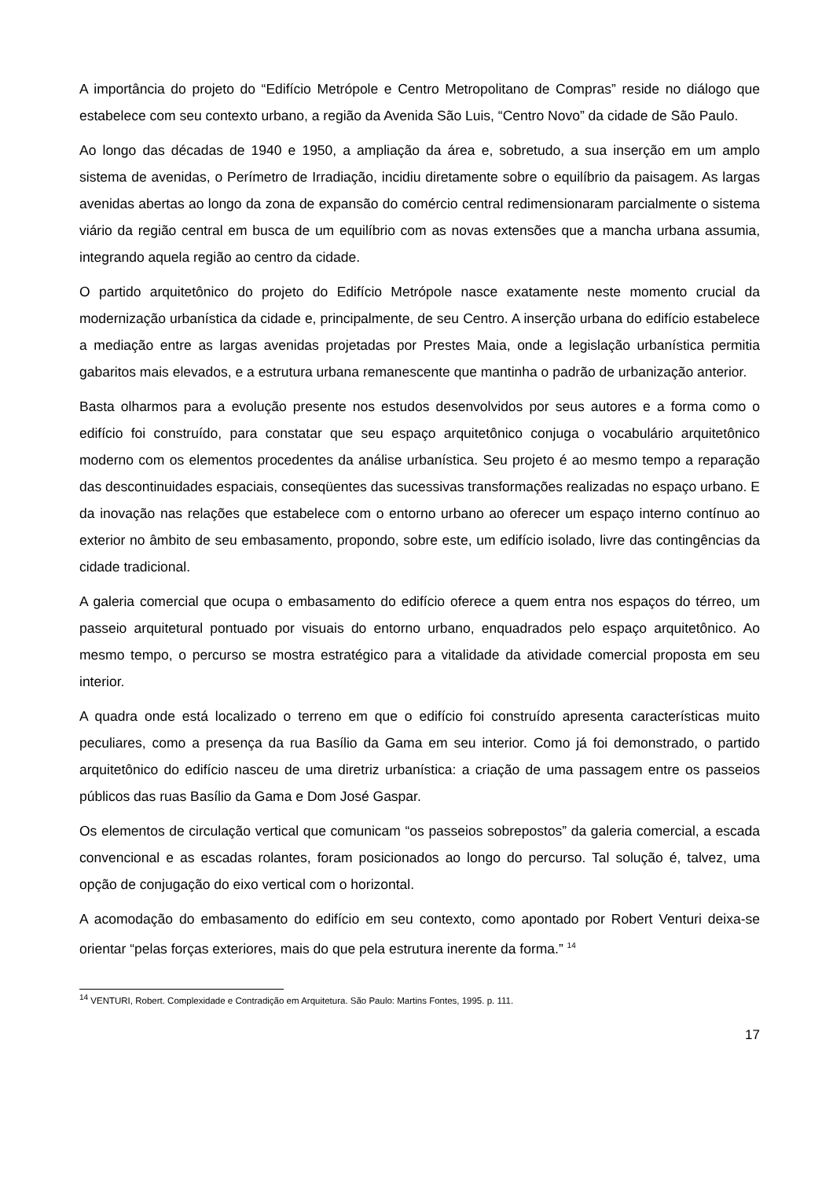A importância do projeto do “Edifício Metrópole e Centro Metropolitano de Compras” reside no diálogo que estabelece com seu contexto urbano, a região da Avenida São Luis, “Centro Novo” da cidade de São Paulo.
Ao longo das décadas de 1940 e 1950, a ampliação da área e, sobretudo, a sua inserção em um amplo sistema de avenidas, o Perímetro de Irradiação, incidiu diretamente sobre o equilíbrio da paisagem. As largas avenidas abertas ao longo da zona de expansão do comércio central redimensionaram parcialmente o sistema viário da região central em busca de um equilíbrio com as novas extensões que a mancha urbana assumia, integrando aquela região ao centro da cidade.
O partido arquitetônico do projeto do Edifício Metrópole nasce exatamente neste momento crucial da modernização urbanística da cidade e, principalmente, de seu Centro. A inserção urbana do edifício estabelece a mediação entre as largas avenidas projetadas por Prestes Maia, onde a legislação urbanística permitia gabaritos mais elevados, e a estrutura urbana remanescente que mantinha o padrão de urbanização anterior.
Basta olharmos para a evolução presente nos estudos desenvolvidos por seus autores e a forma como o edifício foi construído, para constatar que seu espaço arquitetônico conjuga o vocabulário arquitetônico moderno com os elementos procedentes da análise urbanística. Seu projeto é ao mesmo tempo a reparação das descontinuidades espaciais, conseqüentes das sucessivas transformações realizadas no espaço urbano. E da inovação nas relações que estabelece com o entorno urbano ao oferecer um espaço interno contínuo ao exterior no âmbito de seu embasamento, propondo, sobre este, um edifício isolado, livre das contingências da cidade tradicional.
A galeria comercial que ocupa o embasamento do edifício oferece a quem entra nos espaços do térreo, um passeio arquitetural pontuado por visuais do entorno urbano, enquadrados pelo espaço arquitetônico. Ao mesmo tempo, o percurso se mostra estratégico para a vitalidade da atividade comercial proposta em seu interior.
A quadra onde está localizado o terreno em que o edifício foi construído apresenta características muito peculiares, como a presença da rua Basílio da Gama em seu interior. Como já foi demonstrado, o partido arquitetônico do edifício nasceu de uma diretriz urbanística: a criação de uma passagem entre os passeios públicos das ruas Basílio da Gama e Dom José Gaspar.
Os elementos de circulação vertical que comunicam “os passeios sobrepostos” da galeria comercial, a escada convencional e as escadas rolantes, foram posicionados ao longo do percurso. Tal solução é, talvez, uma opção de conjugação do eixo vertical com o horizontal.
A acomodação do embasamento do edifício em seu contexto, como apontado por Robert Venturi deixa-se orientar “pelas forças exteriores, mais do que pela estrutura inerente da forma.” <sup>14</sup>
<sup>14</sup> VENTURI, Robert. Complexidade e Contradição em Arquitetura. São Paulo: Martins Fontes, 1995. p. 111.
17